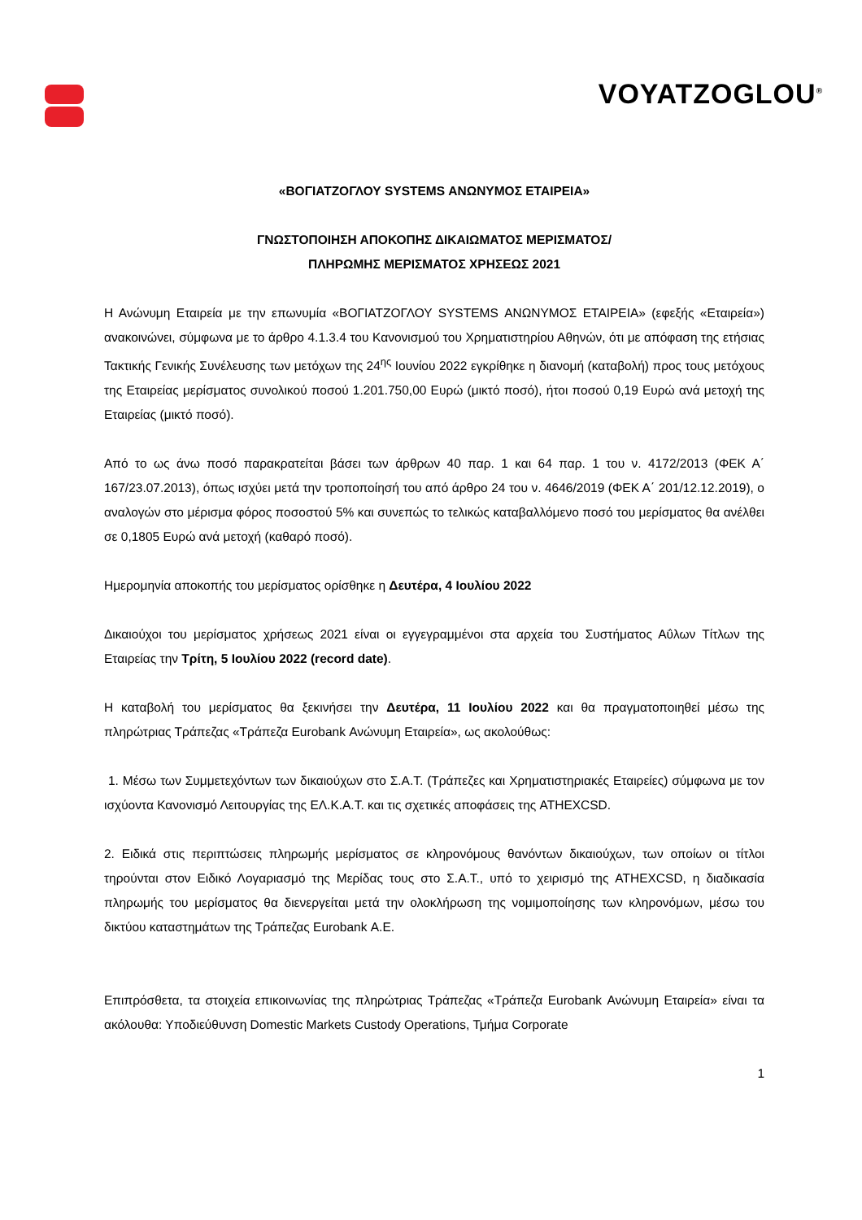VOYATZOGLOU<sup>®</sup>
«ΒΟΓΙΑΤΖΟΓΛΟΥ SYSTEMS ΑΝΩΝΥΜΟΣ ΕΤΑΙΡΕΙΑ»
ΓΝΩΣΤΟΠΟΙΗΣΗ ΑΠΟΚΟΠΗΣ ΔΙΚΑΙΩΜΑΤΟΣ ΜΕΡΙΣΜΑΤΟΣ/
ΠΛΗΡΩΜΗΣ ΜΕΡΙΣΜΑΤΟΣ ΧΡΗΣΕΩΣ 2021
Η Ανώνυμη Εταιρεία με την επωνυμία «ΒΟΓΙΑΤΖΟΓΛΟΥ SYSTEMS ΑΝΩΝΥΜΟΣ ΕΤΑΙΡΕΙΑ» (εφεξής «Εταιρεία») ανακοινώνει, σύμφωνα με το άρθρο 4.1.3.4 του Κανονισμού του Χρηματιστηρίου Αθηνών, ότι με απόφαση της ετήσιας Τακτικής Γενικής Συνέλευσης των μετόχων της 24<sup>ης</sup> Ιουνίου 2022 εγκρίθηκε η διανομή (καταβολή) προς τους μετόχους της Εταιρείας μερίσματος συνολικού ποσού 1.201.750,00 Ευρώ (μικτό ποσό), ήτοι ποσού 0,19 Ευρώ ανά μετοχή της Εταιρείας (μικτό ποσό).
Από το ως άνω ποσό παρακρατείται βάσει των άρθρων 40 παρ. 1 και 64 παρ. 1 του ν. 4172/2013 (ΦΕΚ Α΄ 167/23.07.2013), όπως ισχύει μετά την τροποποίησή του από άρθρο 24 του ν. 4646/2019 (ΦΕΚ Α΄ 201/12.12.2019), ο αναλογών στο μέρισμα φόρος ποσοστού 5% και συνεπώς το τελικώς καταβαλλόμενο ποσό του μερίσματος θα ανέλθει σε 0,1805 Ευρώ ανά μετοχή (καθαρό ποσό).
Ημερομηνία αποκοπής του μερίσματος ορίσθηκε η Δευτέρα, 4 Ιουλίου 2022
Δικαιούχοι του μερίσματος χρήσεως 2021 είναι οι εγγεγραμμένοι στα αρχεία του Συστήματος Αΰλων Τίτλων της Εταιρείας την Τρίτη, 5 Ιουλίου 2022 (record date).
Η καταβολή του μερίσματος θα ξεκινήσει την Δευτέρα, 11 Ιουλίου 2022 και θα πραγματοποιηθεί μέσω της πληρώτριας Τράπεζας «Τράπεζα Eurobank Ανώνυμη Εταιρεία», ως ακολούθως:
1. Μέσω των Συμμετεχόντων των δικαιούχων στο Σ.Α.Τ. (Τράπεζες και Χρηματιστηριακές Εταιρείες) σύμφωνα με τον ισχύοντα Κανονισμό Λειτουργίας της ΕΛ.Κ.Α.Τ. και τις σχετικές αποφάσεις της ATHEXCSD.
2. Ειδικά στις περιπτώσεις πληρωμής μερίσματος σε κληρονόμους θανόντων δικαιούχων, των οποίων οι τίτλοι τηρούνται στον Ειδικό Λογαριασμό της Μερίδας τους στο Σ.Α.Τ., υπό το χειρισμό της ATHEXCSD, η διαδικασία πληρωμής του μερίσματος θα διενεργείται μετά την ολοκλήρωση της νομιμοποίησης των κληρονόμων, μέσω του δικτύου καταστημάτων της Τράπεζας Eurobank Α.Ε.
Επιπρόσθετα, τα στοιχεία επικοινωνίας της πληρώτριας Τράπεζας «Τράπεζα Eurobank Ανώνυμη Εταιρεία» είναι τα ακόλουθα: Υποδιεύθυνση Domestic Markets Custody Operations, Τμήμα Corporate
1